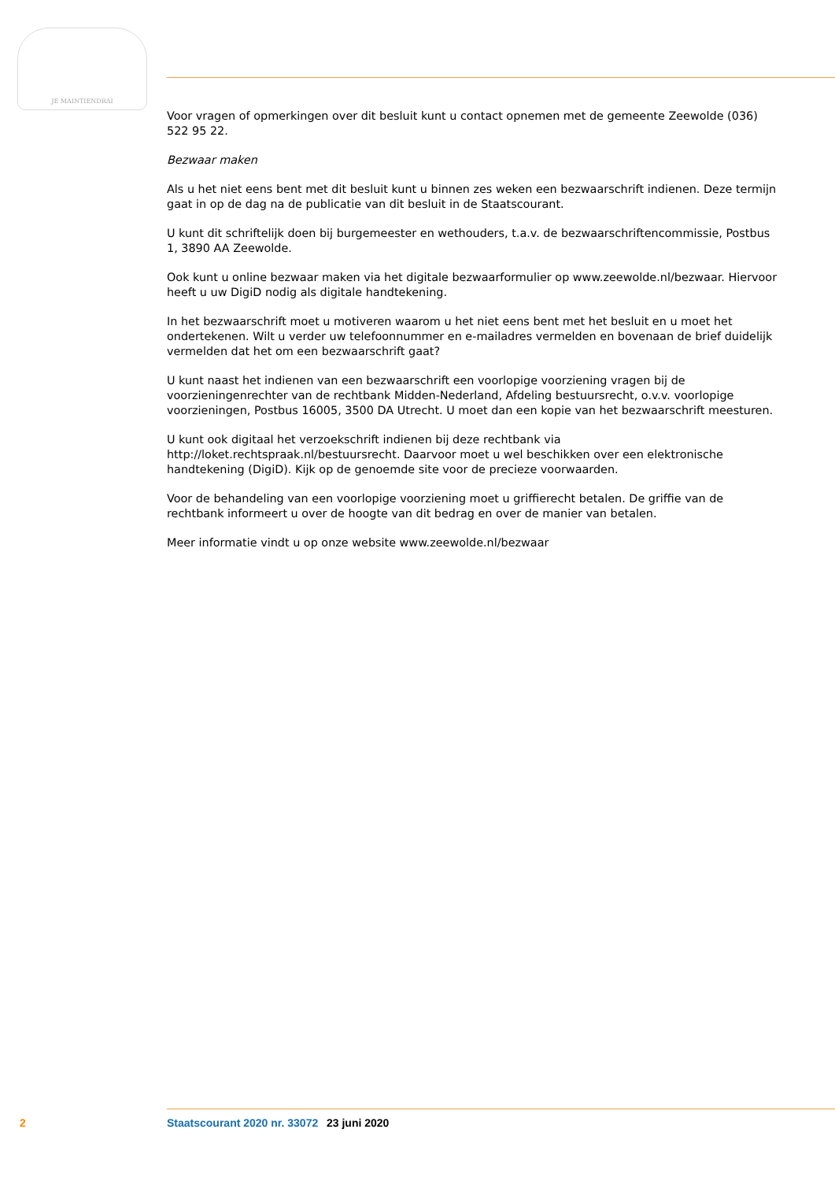JE MAINTIENDRAI
Voor vragen of opmerkingen over dit besluit kunt u contact opnemen met de gemeente Zeewolde (036) 522 95 22.
Bezwaar maken
Als u het niet eens bent met dit besluit kunt u binnen zes weken een bezwaarschrift indienen. Deze termijn gaat in op de dag na de publicatie van dit besluit in de Staatscourant.
U kunt dit schriftelijk doen bij burgemeester en wethouders, t.a.v. de bezwaarschriftencommissie, Postbus 1, 3890 AA Zeewolde.
Ook kunt u online bezwaar maken via het digitale bezwaarformulier op www.zeewolde.nl/bezwaar. Hiervoor heeft u uw DigiD nodig als digitale handtekening.
In het bezwaarschrift moet u motiveren waarom u het niet eens bent met het besluit en u moet het ondertekenen. Wilt u verder uw telefoonnummer en e-mailadres vermelden en bovenaan de brief duidelijk vermelden dat het om een bezwaarschrift gaat?
U kunt naast het indienen van een bezwaarschrift een voorlopige voorziening vragen bij de voorzieningenrechter van de rechtbank Midden-Nederland, Afdeling bestuursrecht, o.v.v. voorlopige voorzieningen, Postbus 16005, 3500 DA Utrecht. U moet dan een kopie van het bezwaarschrift meesturen.
U kunt ook digitaal het verzoekschrift indienen bij deze rechtbank via http://loket.rechtspraak.nl/bestuursrecht. Daarvoor moet u wel beschikken over een elektronische handtekening (DigiD). Kijk op de genoemde site voor de precieze voorwaarden.
Voor de behandeling van een voorlopige voorziening moet u griffierecht betalen. De griffie van de rechtbank informeert u over de hoogte van dit bedrag en over de manier van betalen.
Meer informatie vindt u op onze website www.zeewolde.nl/bezwaar
2 Staatscourant 2020 nr. 33072 23 juni 2020